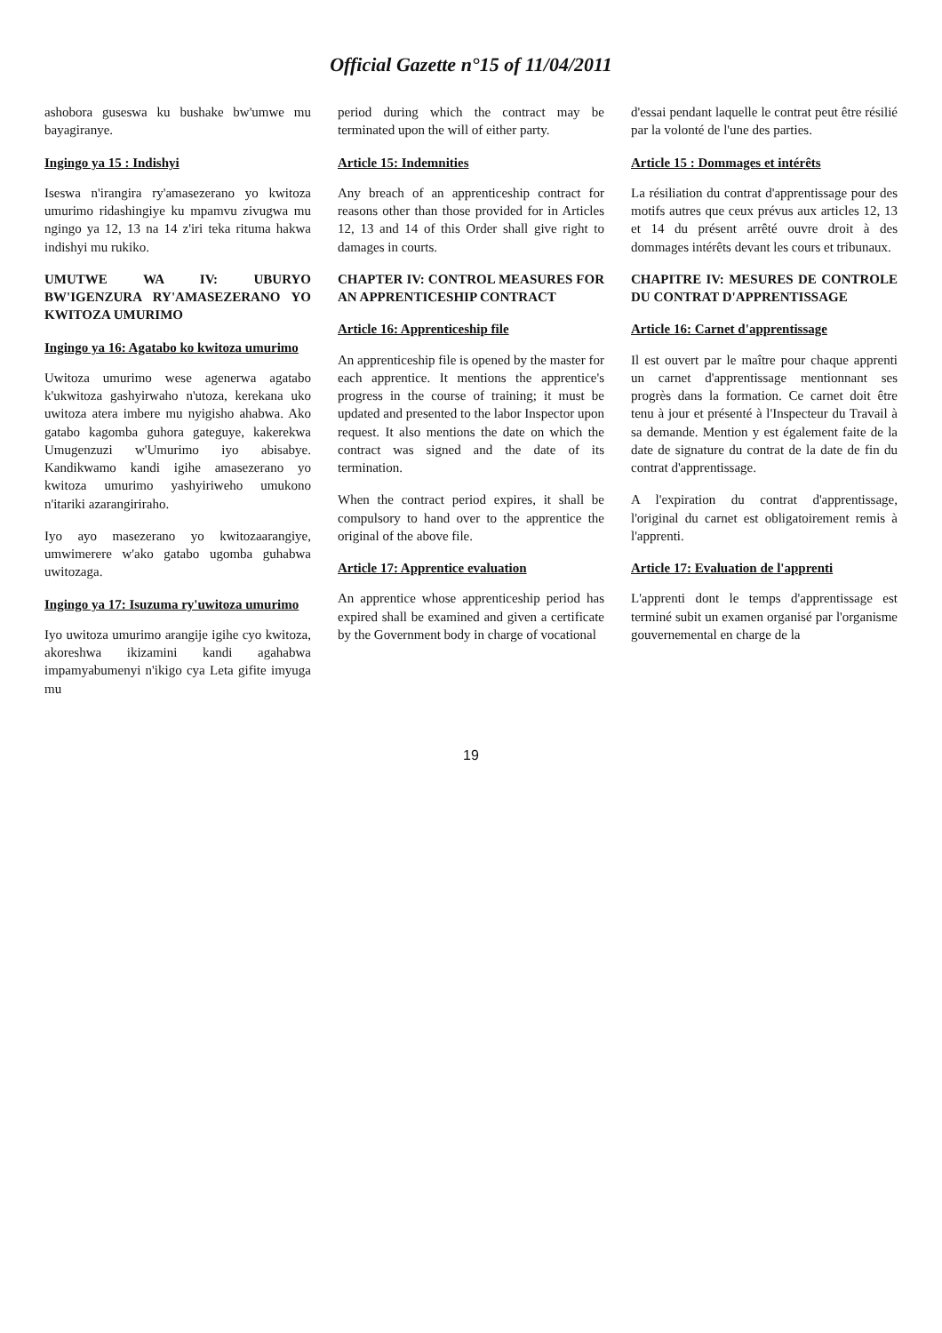Official Gazette n°15 of 11/04/2011
ashobora guseswa ku bushake bw'umwe mu bayagiranye.
Ingingo ya 15 : Indishyi
Iseswa n'irangira ry'amasezerano yo kwitoza umurimo ridashingiye ku mpamvu zivugwa mu ngingo ya 12, 13 na 14 z'iri teka rituma hakwa indishyi mu rukiko.
UMUTWE WA IV: UBURYO BW'IGENZURA RY'AMASEZERANO YO KWITOZA UMURIMO
Ingingo ya 16: Agatabo ko kwitoza umurimo
Uwitoza umurimo wese agenerwa agatabo k'ukwitoza gashyirwaho n'utoza, kerekana uko uwitoza atera imbere mu nyigisho ahabwa. Ako gatabo kagomba guhora gateguye, kakerekwa Umugenzuzi w'Umurimo iyo abisabye. Kandikwamo kandi igihe amasezerano yo kwitoza umurimo yashyiriweho umukono n'itariki azarangiriraho.
Iyo ayo masezerano yo kwitozaarangiye, umwimerere w'ako gatabo ugomba guhabwa uwitozaga.
Ingingo ya 17: Isuzuma ry'uwitoza umurimo
Iyo uwitoza umurimo arangije igihe cyo kwitoza, akoreshwa ikizamini kandi agahabwa impamyabumenyi n'ikigo cya Leta gifite imyuga mu
period during which the contract may be terminated upon the will of either party.
Article 15: Indemnities
Any breach of an apprenticeship contract for reasons other than those provided for in Articles 12, 13 and 14 of this Order shall give right to damages in courts.
CHAPTER IV: CONTROL MEASURES FOR AN APPRENTICESHIP CONTRACT
Article 16: Apprenticeship file
An apprenticeship file is opened by the master for each apprentice. It mentions the apprentice's progress in the course of training; it must be updated and presented to the labor Inspector upon request. It also mentions the date on which the contract was signed and the date of its termination.
When the contract period expires, it shall be compulsory to hand over to the apprentice the original of the above file.
Article 17: Apprentice evaluation
An apprentice whose apprenticeship period has expired shall be examined and given a certificate by the Government body in charge of vocational
d'essai pendant laquelle le contrat peut être résilié par la volonté de l'une des parties.
Article 15 : Dommages et intérêts
La résiliation du contrat d'apprentissage pour des motifs autres que ceux prévus aux articles 12, 13 et 14 du présent arrêté ouvre droit à des dommages intérêts devant les cours et tribunaux.
CHAPITRE IV: MESURES DE CONTROLE DU CONTRAT D'APPRENTISSAGE
Article 16: Carnet d'apprentissage
Il est ouvert par le maître pour chaque apprenti un carnet d'apprentissage mentionnant ses progrès dans la formation. Ce carnet doit être tenu à jour et présenté à l'Inspecteur du Travail à sa demande. Mention y est également faite de la date de signature du contrat de la date de fin du contrat d'apprentissage.
A l'expiration du contrat d'apprentissage, l'original du carnet est obligatoirement remis à l'apprenti.
Article 17: Evaluation de l'apprenti
L'apprenti dont le temps d'apprentissage est terminé subit un examen organisé par l'organisme gouvernemental en charge de la
19